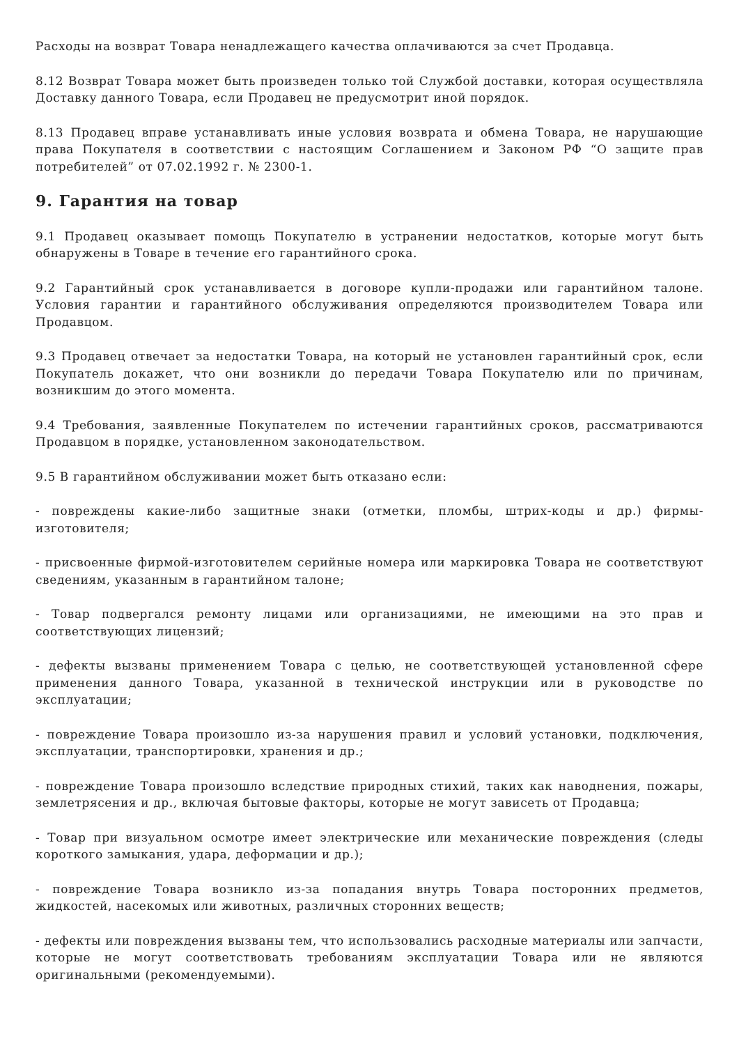Расходы на возврат Товара ненадлежащего качества оплачиваются за счет Продавца.
8.12 Возврат Товара может быть произведен только той Службой доставки, которая осуществляла Доставку данного Товара, если Продавец не предусмотрит иной порядок.
8.13 Продавец вправе устанавливать иные условия возврата и обмена Товара, не нарушающие права Покупателя в соответствии с настоящим Соглашением и Законом РФ “О защите прав потребителей” от 07.02.1992 г. № 2300-1.
9. Гарантия на товар
9.1 Продавец оказывает помощь Покупателю в устранении недостатков, которые могут быть обнаружены в Товаре в течение его гарантийного срока.
9.2 Гарантийный срок устанавливается в договоре купли-продажи или гарантийном талоне. Условия гарантии и гарантийного обслуживания определяются производителем Товара или Продавцом.
9.3 Продавец отвечает за недостатки Товара, на который не установлен гарантийный срок, если Покупатель докажет, что они возникли до передачи Товара Покупателю или по причинам, возникшим до этого момента.
9.4 Требования, заявленные Покупателем по истечении гарантийных сроков, рассматриваются Продавцом в порядке, установленном законодательством.
9.5 В гарантийном обслуживании может быть отказано если:
- повреждены какие-либо защитные знаки (отметки, пломбы, штрих-коды и др.) фирмы-изготовителя;
- присвоенные фирмой-изготовителем серийные номера или маркировка Товара не соответствуют сведениям, указанным в гарантийном талоне;
- Товар подвергался ремонту лицами или организациями, не имеющими на это прав и соответствующих лицензий;
- дефекты вызваны применением Товара с целью, не соответствующей установленной сфере применения данного Товара, указанной в технической инструкции или в руководстве по эксплуатации;
- повреждение Товара произошло из-за нарушения правил и условий установки, подключения, эксплуатации, транспортировки, хранения и др.;
- повреждение Товара произошло вследствие природных стихий, таких как наводнения, пожары, землетрясения и др., включая бытовые факторы, которые не могут зависеть от Продавца;
- Товар при визуальном осмотре имеет электрические или механические повреждения (следы короткого замыкания, удара, деформации и др.);
- повреждение Товара возникло из-за попадания внутрь Товара посторонних предметов, жидкостей, насекомых или животных, различных сторонних веществ;
- дефекты или повреждения вызваны тем, что использовались расходные материалы или запчасти, которые не могут соответствовать требованиям эксплуатации Товара или не являются оригинальными (рекомендуемыми).